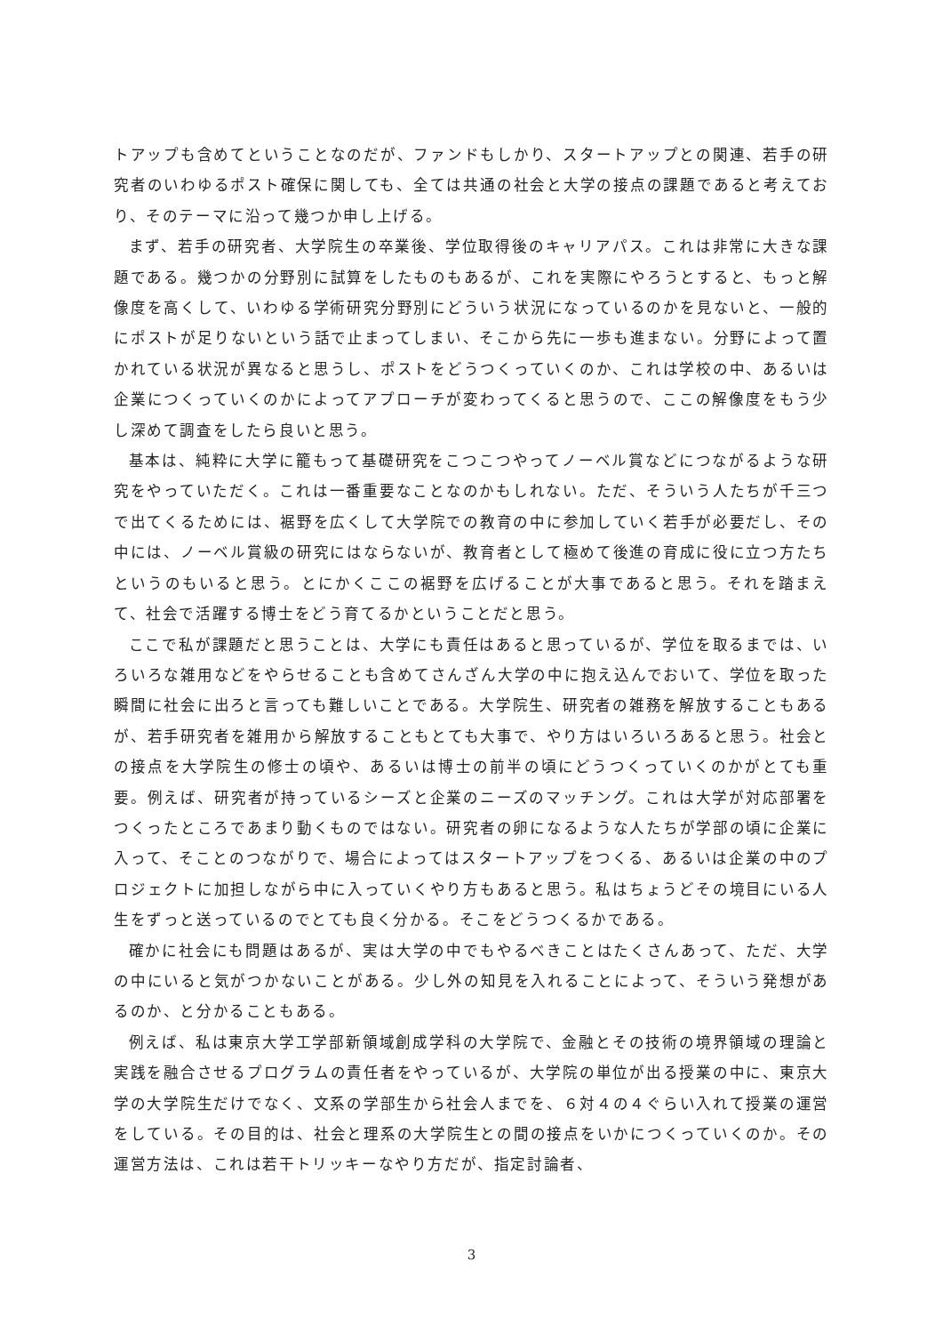トアップも含めてということなのだが、ファンドもしかり、スタートアップとの関連、若手の研究者のいわゆるポスト確保に関しても、全ては共通の社会と大学の接点の課題であると考えており、そのテーマに沿って幾つか申し上げる。
まず、若手の研究者、大学院生の卒業後、学位取得後のキャリアパス。これは非常に大きな課題である。幾つかの分野別に試算をしたものもあるが、これを実際にやろうとすると、もっと解像度を高くして、いわゆる学術研究分野別にどういう状況になっているのかを見ないと、一般的にポストが足りないという話で止まってしまい、そこから先に一歩も進まない。分野によって置かれている状況が異なると思うし、ポストをどうつくっていくのか、これは学校の中、あるいは企業につくっていくのかによってアプローチが変わってくると思うので、ここの解像度をもう少し深めて調査をしたら良いと思う。
基本は、純粋に大学に籠もって基礎研究をこつこつやってノーベル賞などにつながるような研究をやっていただく。これは一番重要なことなのかもしれない。ただ、そういう人たちが千三つで出てくるためには、裾野を広くして大学院での教育の中に参加していく若手が必要だし、その中には、ノーベル賞級の研究にはならないが、教育者として極めて後進の育成に役に立つ方たちというのもいると思う。とにかくここの裾野を広げることが大事であると思う。それを踏まえて、社会で活躍する博士をどう育てるかということだと思う。
ここで私が課題だと思うことは、大学にも責任はあると思っているが、学位を取るまでは、いろいろな雑用などをやらせることも含めてさんざん大学の中に抱え込んでおいて、学位を取った瞬間に社会に出ろと言っても難しいことである。大学院生、研究者の雑務を解放することもあるが、若手研究者を雑用から解放することもとても大事で、やり方はいろいろあると思う。社会との接点を大学院生の修士の頃や、あるいは博士の前半の頃にどうつくっていくのかがとても重要。例えば、研究者が持っているシーズと企業のニーズのマッチング。これは大学が対応部署をつくったところであまり動くものではない。研究者の卵になるような人たちが学部の頃に企業に入って、そことのつながりで、場合によってはスタートアップをつくる、あるいは企業の中のプロジェクトに加担しながら中に入っていくやり方もあると思う。私はちょうどその境目にいる人生をずっと送っているのでとても良く分かる。そこをどうつくるかである。
確かに社会にも問題はあるが、実は大学の中でもやるべきことはたくさんあって、ただ、大学の中にいると気がつかないことがある。少し外の知見を入れることによって、そういう発想があるのか、と分かることもある。
例えば、私は東京大学工学部新領域創成学科の大学院で、金融とその技術の境界領域の理論と実践を融合させるプログラムの責任者をやっているが、大学院の単位が出る授業の中に、東京大学の大学院生だけでなく、文系の学部生から社会人までを、６対４の４ぐらい入れて授業の運営をしている。その目的は、社会と理系の大学院生との間の接点をいかにつくっていくのか。その運営方法は、これは若干トリッキーなやり方だが、指定討論者、
3